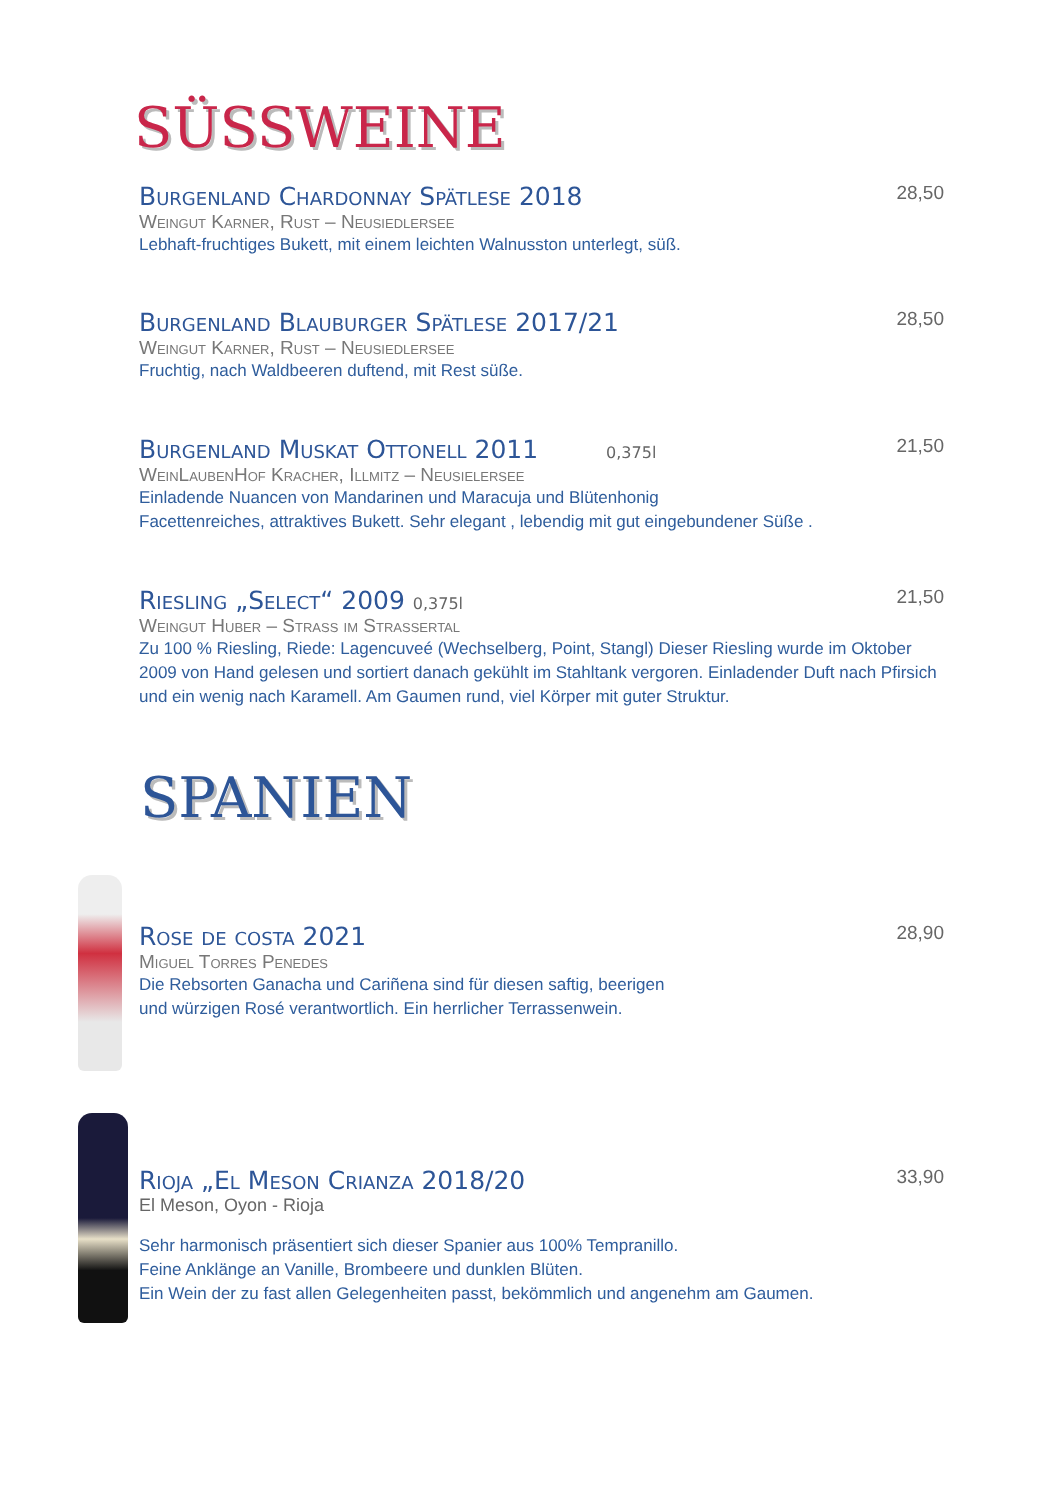SÜSSWEINE
Burgenland Chardonnay Spätlese 2018 28,50
Weingut Karner, Rust – Neusiedlersee
Lebhaft-fruchtiges Bukett, mit einem leichten Walnusston unterlegt, süß.
Burgenland Blauburger Spätlese 2017/21 28,50
Weingut Karner, Rust – Neusiedlersee
Fruchtig, nach Waldbeeren duftend, mit Rest süße.
Burgenland Muskat Ottonell 2011 0,375l 21,50
WeinLaubenHof Kracher, Illmitz – Neusielersee
Einladende Nuancen von Mandarinen und Maracuja und Blütenhonig
Facettenreiches, attraktives Bukett. Sehr elegant , lebendig mit gut eingebundener Süße .
Riesling „Select“ 2009 0,375l 21,50
Weingut Huber – Strass im Strassertal
Zu 100 % Riesling, Riede: Lagencuveé (Wechselberg, Point, Stangl) Dieser Riesling wurde im Oktober 2009 von Hand gelesen und sortiert danach gekühlt im Stahltank vergoren. Einladender Duft nach Pfirsich und ein wenig nach Karamell. Am Gaumen rund, viel Körper mit guter Struktur.
SPANIEN
Rose de costa 2021 28,90
Miguel Torres Penedes
Die Rebsorten Ganacha und Cariñena sind für diesen saftig, beerigen
und würzigen Rosé verantwortlich. Ein herrlicher Terrassenwein.
Rioja „El Meson Crianza 2018/20 33,90
El Meson, Oyon - Rioja
Sehr harmonisch präsentiert sich dieser Spanier aus 100% Tempranillo.
Feine Anklänge an Vanille, Brombeere und dunklen Blüten.
Ein Wein der zu fast allen Gelegenheiten passt, bekömmlich und angenehm am Gaumen.